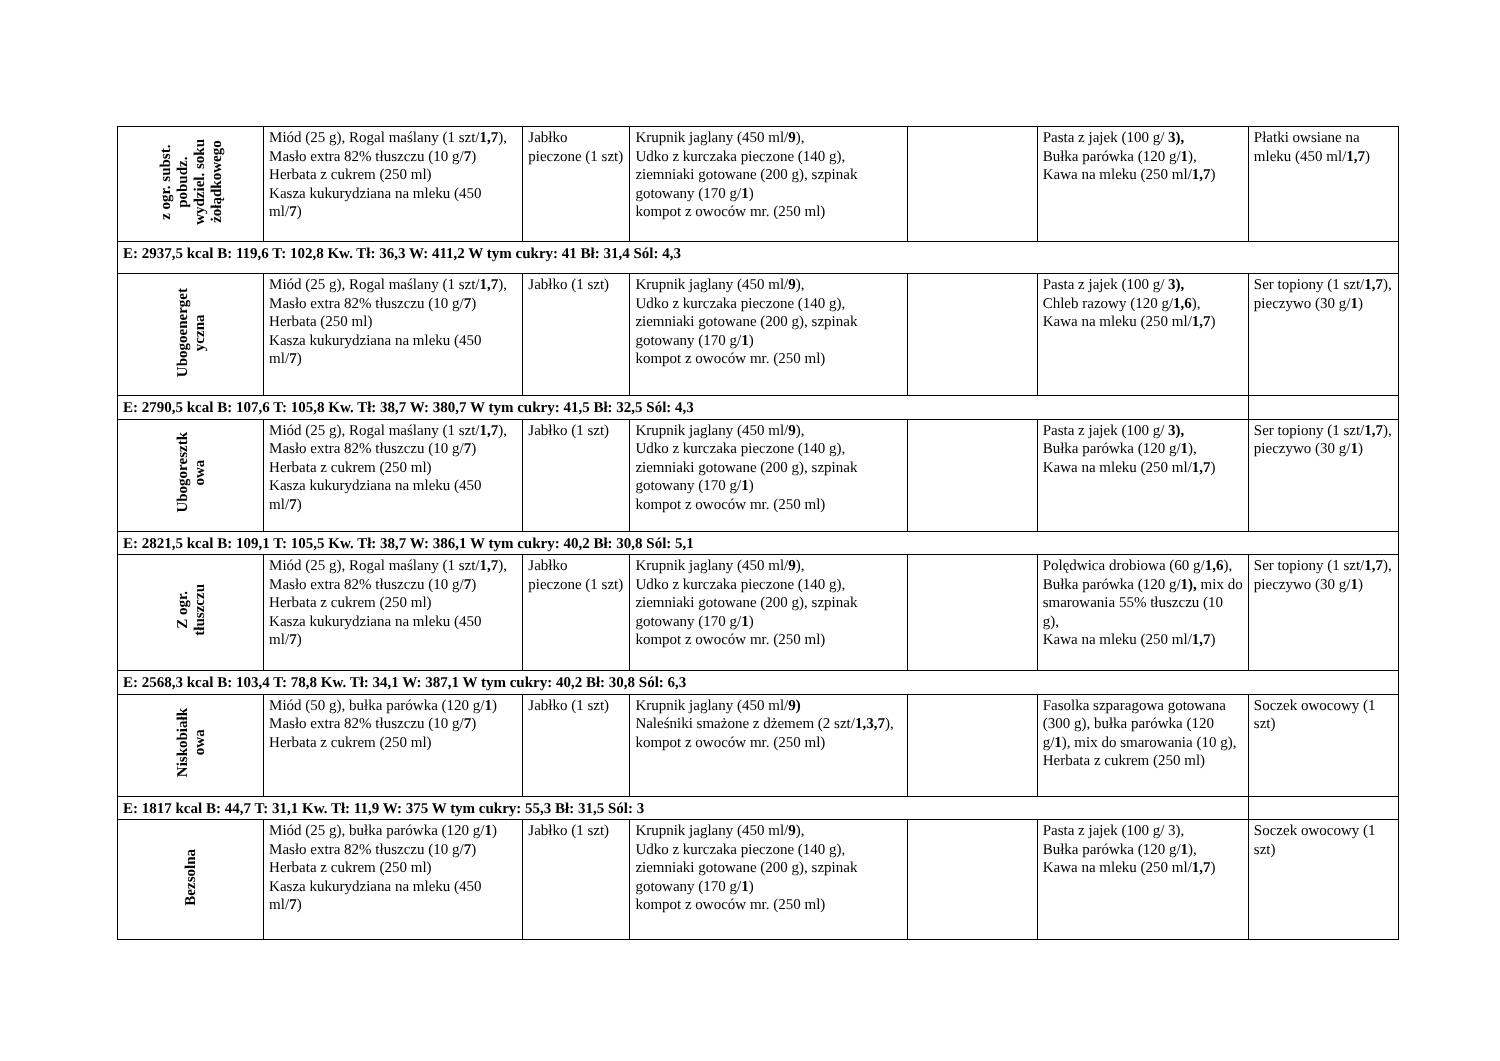| z ogr. subst. pobudz. wydziel. soku żołądkowego | Miód (25 g), Rogal maślany (1 szt/ 1,7 ), Masło extra 82% tłuszczu (10 g/ 7 ) Herbata z cukrem (250 ml) Kasza kukurydziana na mleku (450 ml/ 7 ) | Jabłko pieczone (1 szt) | Krupnik jaglany (450 ml/ 9 ), Udko z kurczaka pieczone (140 g), ziemniaki gotowane (200 g), szpinak gotowany (170 g/ 1 ) kompot z owoców mr. (250 ml) | | Pasta z jajek (100 g/ 3), Bułka parówka (120 g/ 1 ), Kawa na mleku (250 ml/ 1,7 ) | Płatki owsiane na mleku (450 ml/ 1,7 ) |
| E: 2937,5 kcal B: 119,6 T: 102,8 Kw. Tł: 36,3 W: 411,2 W tym cukry: 41 Bł: 31,4 Sól: 4,3 | | | | | | |
| Ubogoenerget yczna | Miód (25 g), Rogal maślany (1 szt/ 1,7 ), Masło extra 82% tłuszczu (10 g/ 7 ) Herbata (250 ml) Kasza kukurydziana na mleku (450 ml/ 7 ) | Jabłko (1 szt) | Krupnik jaglany (450 ml/ 9 ), Udko z kurczaka pieczone (140 g), ziemniaki gotowane (200 g), szpinak gotowany (170 g/ 1 ) kompot z owoców mr. (250 ml) | | Pasta z jajek (100 g/ 3), Chleb razowy (120 g/ 1,6 ), Kawa na mleku (250 ml/ 1,7 ) | Ser topiony (1 szt/ 1,7 ), pieczywo (30 g/ 1 ) |
| E: 2790,5 kcal B: 107,6 T: 105,8 Kw. Tł: 38,7 W: 380,7 W tym cukry: 41,5 Bł: 32,5 Sól: 4,3 | | | | | | |
| Ubogoresztk owa | Miód (25 g), Rogal maślany (1 szt/ 1,7 ), Masło extra 82% tłuszczu (10 g/ 7 ) Herbata z cukrem (250 ml) Kasza kukurydziana na mleku (450 ml/ 7 ) | Jabłko (1 szt) | Krupnik jaglany (450 ml/ 9 ), Udko z kurczaka pieczone (140 g), ziemniaki gotowane (200 g), szpinak gotowany (170 g/ 1 ) kompot z owoców mr. (250 ml) | | Pasta z jajek (100 g/ 3), Bułka parówka (120 g/ 1 ), Kawa na mleku (250 ml/ 1,7 ) | Ser topiony (1 szt/ 1,7 ), pieczywo (30 g/ 1 ) |
| E: 2821,5 kcal B: 109,1 T: 105,5 Kw. Tł: 38,7 W: 386,1 W tym cukry: 40,2 Bł: 30,8 Sól: 5,1 | | | | | | |
| Z ogr. tłuszczu | Miód (25 g), Rogal maślany (1 szt/ 1,7 ), Masło extra 82% tłuszczu (10 g/ 7 ) Herbata z cukrem (250 ml) Kasza kukurydziana na mleku (450 ml/ 7 ) | Jabłko pieczone (1 szt) | Krupnik jaglany (450 ml/ 9 ), Udko z kurczaka pieczone (140 g), ziemniaki gotowane (200 g), szpinak gotowany (170 g/ 1 ) kompot z owoców mr. (250 ml) | | Polędwica drobiowa (60 g/ 1,6 ), Bułka parówka (120 g/ 1), mix do smarowania 55% tłuszczu (10 g), Kawa na mleku (250 ml/ 1,7 ) | Ser topiony (1 szt/ 1,7 ), pieczywo (30 g/ 1 ) |
| E: 2568,3 kcal B: 103,4 T: 78,8 Kw. Tł: 34,1 W: 387,1 W tym cukry: 40,2 Bł: 30,8 Sól: 6,3 | | | | | | |
| Niskobiałk owa | Miód (50 g), bułka parówka (120 g/ 1 ) Masło extra 82% tłuszczu (10 g/ 7 ) Herbata z cukrem (250 ml) | Jabłko (1 szt) | Krupnik jaglany (450 ml/ 9) Naleśniki smażone z dżemem (2 szt/ 1,3,7 ), kompot z owoców mr. (250 ml) | | Fasolka szparagowa gotowana (300 g), bułka parówka (120 g/ 1 ), mix do smarowania (10 g), Herbata z cukrem (250 ml) | Soczek owocowy (1 szt) |
| E: 1817 kcal B: 44,7 T: 31,1 Kw. Tł: 11,9 W: 375 W tym cukry: 55,3 Bł: 31,5 Sól: 3 | | | | | | |
| Bezsolna | Miód (25 g), bułka parówka (120 g/ 1 ) Masło extra 82% tłuszczu (10 g/ 7 ) Herbata z cukrem (250 ml) Kasza kukurydziana na mleku (450 ml/ 7 ) | Jabłko (1 szt) | Krupnik jaglany (450 ml/ 9 ), Udko z kurczaka pieczone (140 g), ziemniaki gotowane (200 g), szpinak gotowany (170 g/ 1 ) kompot z owoców mr. (250 ml) | | Pasta z jajek (100 g/ 3), Bułka parówka (120 g/ 1 ), Kawa na mleku (250 ml/ 1,7 ) | Soczek owocowy (1 szt) |